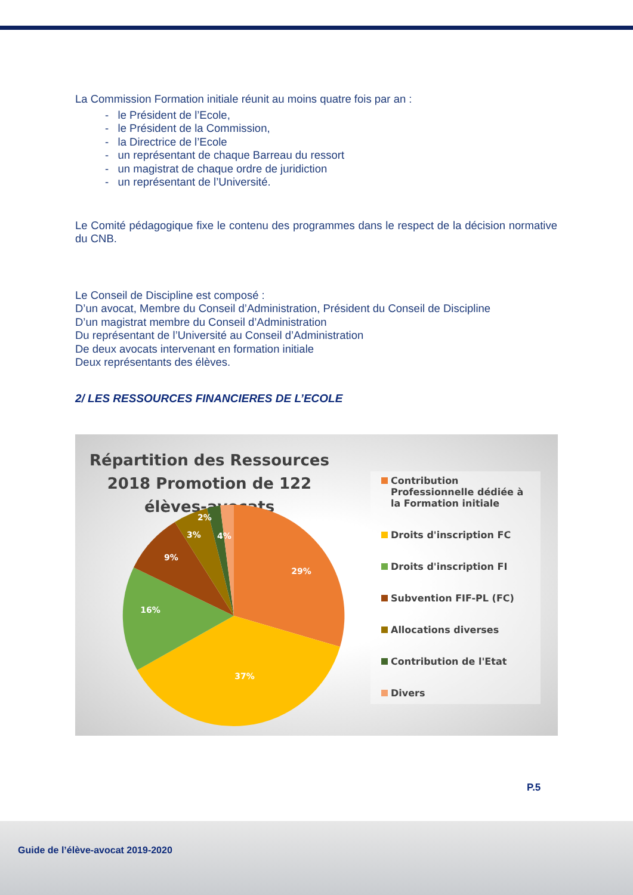La Commission Formation initiale réunit au moins quatre fois par an :
- le Président de l’Ecole,
- le Président de la Commission,
- la Directrice de l’Ecole
- un représentant de chaque Barreau du ressort
- un magistrat de chaque ordre de juridiction
- un représentant de l’Université.
Le Comité pédagogique fixe le contenu des programmes dans le respect de la décision normative du CNB.
Le Conseil de Discipline est composé :
D’un avocat, Membre du Conseil d’Administration, Président du Conseil de Discipline
D’un magistrat membre du Conseil d’Administration
Du représentant de l’Université au Conseil d’Administration
De deux avocats intervenant en formation initiale
Deux représentants des élèves.
2/ LES RESSOURCES FINANCIERES DE L’ECOLE
Répartition des Ressources 2018 Promotion de 122 élèves-avocats
29%
37%
16%
9%
3%
2%
4%
Contribution Professionnelle dédiée à la Formation initiale
Droits d'inscription FC
Droits d'inscription FI
Subvention FIF-PL (FC)
Allocations diverses
Contribution de l'Etat
Divers
P.5
Guide de l’élève-avocat 2019-2020